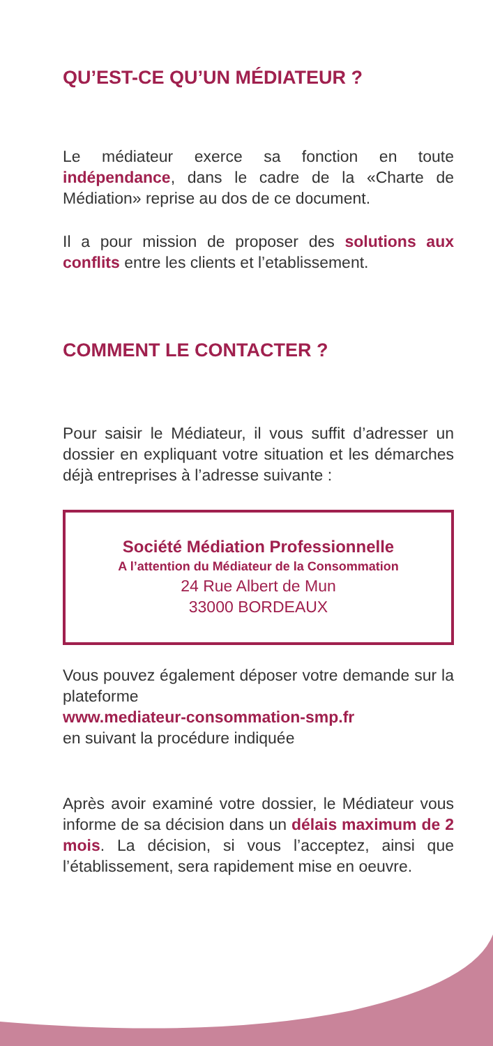QU’EST-CE QU’UN MÉDIATEUR ?
Le médiateur exerce sa fonction en toute indépendance, dans le cadre de la «Charte de Médiation» reprise au dos de ce document.
Il a pour mission de proposer des solutions aux conflits entre les clients et l’etablissement.
COMMENT LE CONTACTER ?
Pour saisir le Médiateur, il vous suffit d’adresser un dossier en expliquant votre situation et les démarches déjà entreprises à l’adresse suivante :
Société Médiation Professionnelle
A l’attention du Médiateur de la Consommation
24 Rue Albert de Mun
33000 BORDEAUX
Vous pouvez également déposer votre demande sur la plateforme
www.mediateur-consommation-smp.fr
en suivant la procédure indiquée
Après avoir examiné votre dossier, le Médiateur vous informe de sa décision dans un délais maximum de 2 mois. La décision, si vous l’acceptez, ainsi que l’établissement, sera rapidement mise en oeuvre.